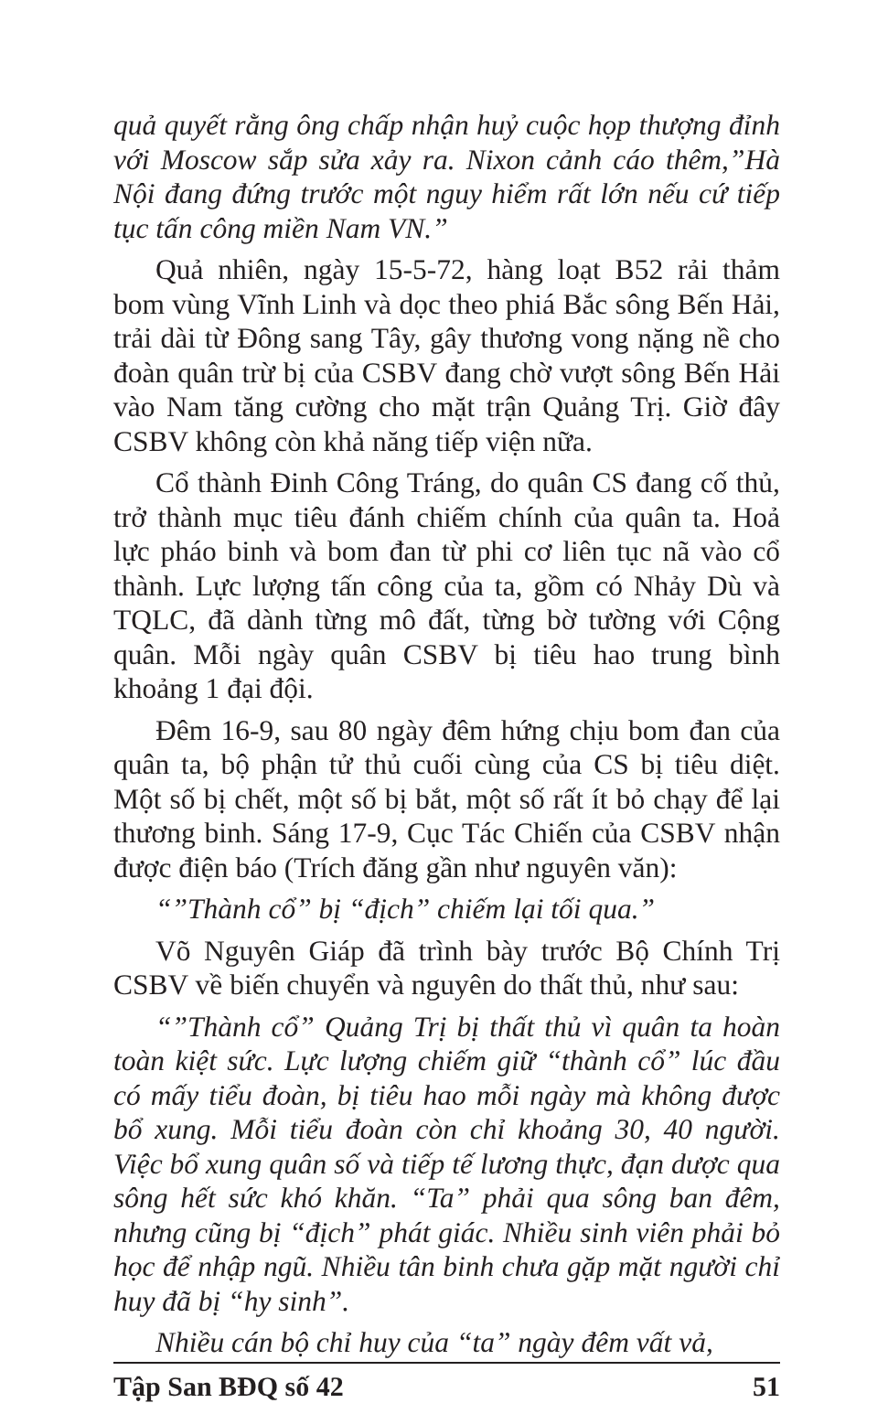quả quyết rằng ông chấp nhận huỷ cuộc họp thượng đỉnh với Moscow sắp sửa xảy ra. Nixon cảnh cáo thêm,”Hà Nội đang đứng trước một nguy hiểm rất lớn nếu cứ tiếp tục tấn công miền Nam VN.”
Quả nhiên, ngày 15-5-72, hàng loạt B52 rải thảm bom vùng Vĩnh Linh và dọc theo phiá Bắc sông Bến Hải, trải dài từ Đông sang Tây, gây thương vong nặng nề cho đoàn quân trừ bị của CSBV đang chờ vượt sông Bến Hải vào Nam tăng cường cho mặt trận Quảng Trị. Giờ đây CSBV không còn khả năng tiếp viện nữa.
Cổ thành Đinh Công Tráng, do quân CS đang cố thủ, trở thành mục tiêu đánh chiếm chính của quân ta. Hoả lực pháo binh và bom đan từ phi cơ liên tục nã vào cổ thành. Lực lượng tấn công của ta, gồm có Nhảy Dù và TQLC, đã dành từng mô đất, từng bờ tường với Cộng quân. Mỗi ngày quân CSBV bị tiêu hao trung bình khoảng 1 đại đội.
Đêm 16-9, sau 80 ngày đêm hứng chịu bom đan của quân ta, bộ phận tử thủ cuối cùng của CS bị tiêu diệt. Một số bị chết, một số bị bắt, một số rất ít bỏ chạy để lại thương binh. Sáng 17-9, Cục Tác Chiến của CSBV nhận được điện báo (Trích đăng gần như nguyên văn):
“”Thành cổ” bị “địch” chiếm lại tối qua.”
Võ Nguyên Giáp đã trình bày trước Bộ Chính Trị CSBV về biến chuyển và nguyên do thất thủ, như sau:
“”Thành cổ” Quảng Trị bị thất thủ vì quân ta hoàn toàn kiệt sức. Lực lượng chiếm giữ “thành cổ” lúc đầu có mấy tiểu đoàn, bị tiêu hao mỗi ngày mà không được bổ xung. Mỗi tiểu đoàn còn chỉ khoảng 30, 40 người. Việc bổ xung quân số và tiếp tế lương thực, đạn dược qua sông hết sức khó khăn. “Ta” phải qua sông ban đêm, nhưng cũng bị “địch” phát giác. Nhiều sinh viên phải bỏ học để nhập ngũ. Nhiều tân binh chưa gặp mặt người chỉ huy đã bị “hy sinh”.
Nhiều cán bộ chỉ huy của “ta” ngày đêm vất vả,
Tập San BĐQ số 42 51